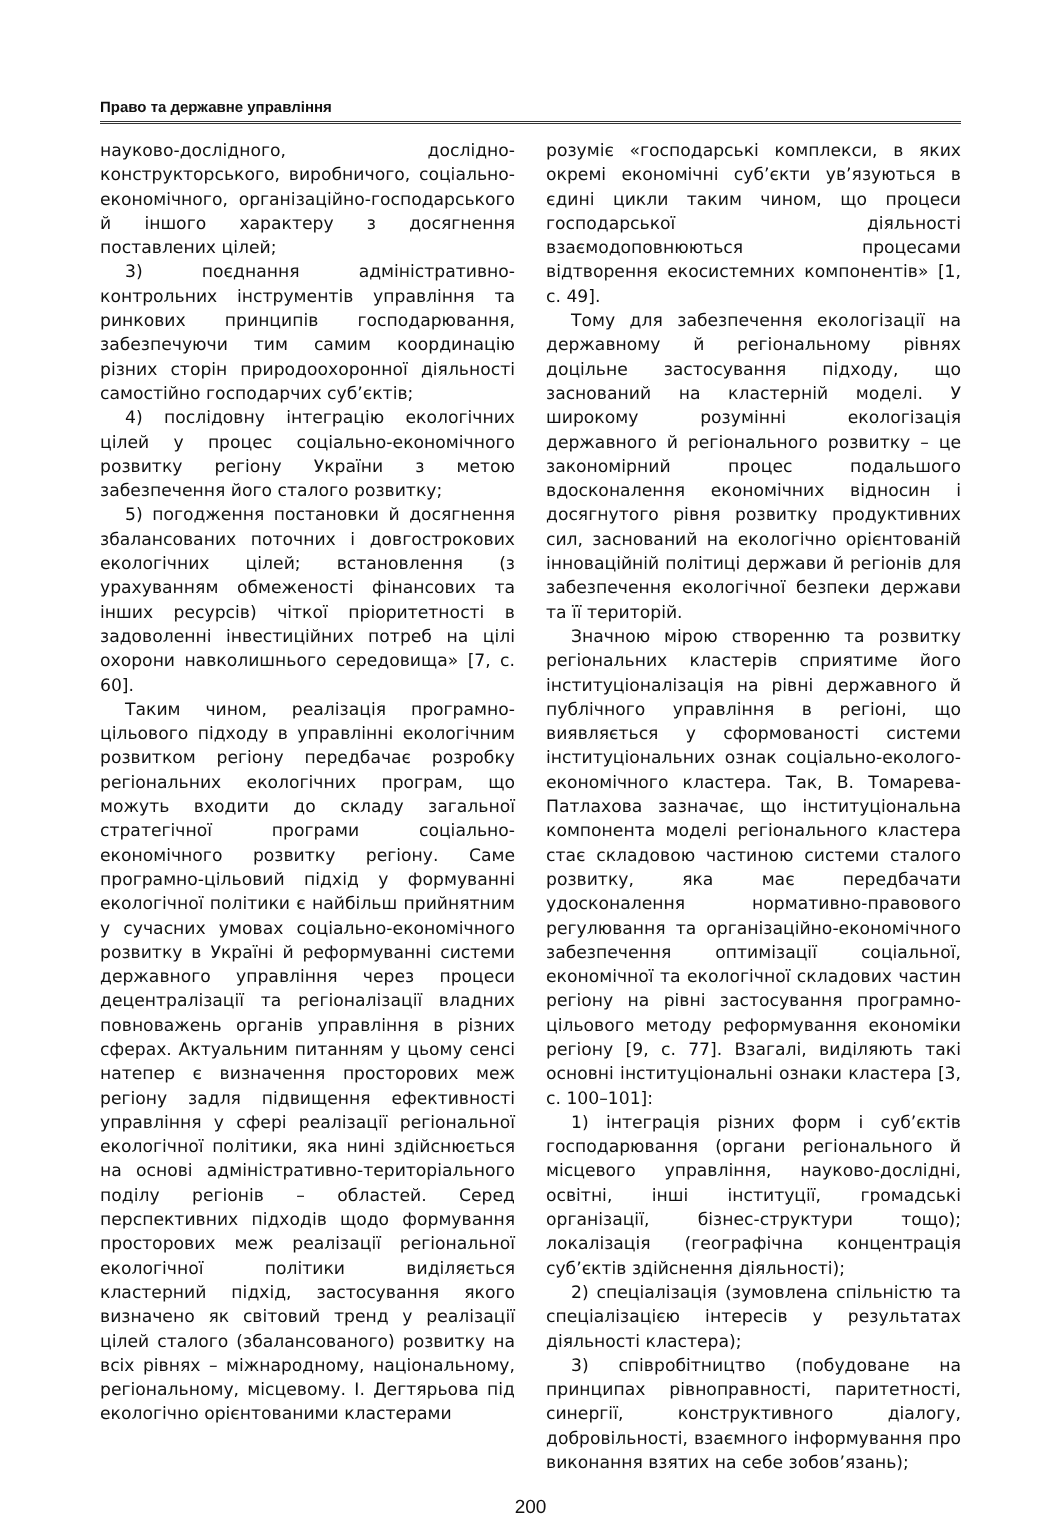Право та державне управління
науково-дослідного, дослідно-конструкторського, виробничого, соціально-економічного, організаційно-господарського й іншого характеру з досягнення поставлених цілей;
3) поєднання адміністративно-контрольних інструментів управління та ринкових принципів господарювання, забезпечуючи тим самим координацію різних сторін природоохоронної діяльності самостійно господарчих суб’єктів;
4) послідовну інтеграцію екологічних цілей у процес соціально-економічного розвитку регіону України з метою забезпечення його сталого розвитку;
5) погодження постановки й досягнення збалансованих поточних і довгострокових екологічних цілей; встановлення (з урахуванням обмеженості фінансових та інших ресурсів) чіткої пріоритетності в задоволенні інвестиційних потреб на цілі охорони навколишнього середовища» [7, с. 60].
Таким чином, реалізація програмно-цільового підходу в управлінні екологічним розвитком регіону передбачає розробку регіональних екологічних програм, що можуть входити до складу загальної стратегічної програми соціально-економічного розвитку регіону. Саме програмно-цільовий підхід у формуванні екологічної політики є найбільш прийнятним у сучасних умовах соціально-економічного розвитку в Україні й реформуванні системи державного управління через процеси децентралізації та регіоналізації владних повноважень органів управління в різних сферах. Актуальним питанням у цьому сенсі натепер є визначення просторових меж регіону задля підвищення ефективності управління у сфері реалізації регіональної екологічної політики, яка нині здійснюється на основі адміністративно-територіального поділу регіонів – областей. Серед перспективних підходів щодо формування просторових меж реалізації регіональної екологічної політики виділяється кластерний підхід, застосування якого визначено як світовий тренд у реалізації цілей сталого (збалансованого) розвитку на всіх рівнях – міжнародному, національному, регіональному, місцевому. І. Дегтярьова під екологічно орієнтованими кластерами
розуміє «господарські комплекси, в яких окремі економічні суб’єкти ув’язуються в єдині цикли таким чином, що процеси господарської діяльності взаємодоповнюються процесами відтворення екосистемних компонентів» [1, с. 49].
Тому для забезпечення екологізації на державному й регіональному рівнях доцільне застосування підходу, що заснований на кластерній моделі. У широкому розумінні екологізація державного й регіонального розвитку – це закономірний процес подальшого вдосконалення економічних відносин і досягнутого рівня розвитку продуктивних сил, заснований на екологічно орієнтованій інноваційній політиці держави й регіонів для забезпечення екологічної безпеки держави та її територій.
Значною мірою створенню та розвитку регіональних кластерів сприятиме його інституціоналізація на рівні державного й публічного управління в регіоні, що виявляється у сформованості системи інституціональних ознак соціально-еколого-економічного кластера. Так, В. Томарева-Патлахова зазначає, що інституціональна компонента моделі регіонального кластера стає складовою частиною системи сталого розвитку, яка має передбачати удосконалення нормативно-правового регулювання та організаційно-економічного забезпечення оптимізації соціальної, економічної та екологічної складових частин регіону на рівні застосування програмно-цільового методу реформування економіки регіону [9, с. 77]. Взагалі, виділяють такі основні інституціональні ознаки кластера [3, с. 100–101]:
1) інтеграція різних форм і суб’єктів господарювання (органи регіонального й місцевого управління, науково-дослідні, освітні, інші інституції, громадські організації, бізнес-структури тощо); локалізація (географічна концентрація суб’єктів здійснення діяльності);
2) спеціалізація (зумовлена спільністю та спеціалізацією інтересів у результатах діяльності кластера);
3) співробітництво (побудоване на принципах рівноправності, паритетності, синергії, конструктивного діалогу, добровільності, взаємного інформування про виконання взятих на себе зобов’язань);
200